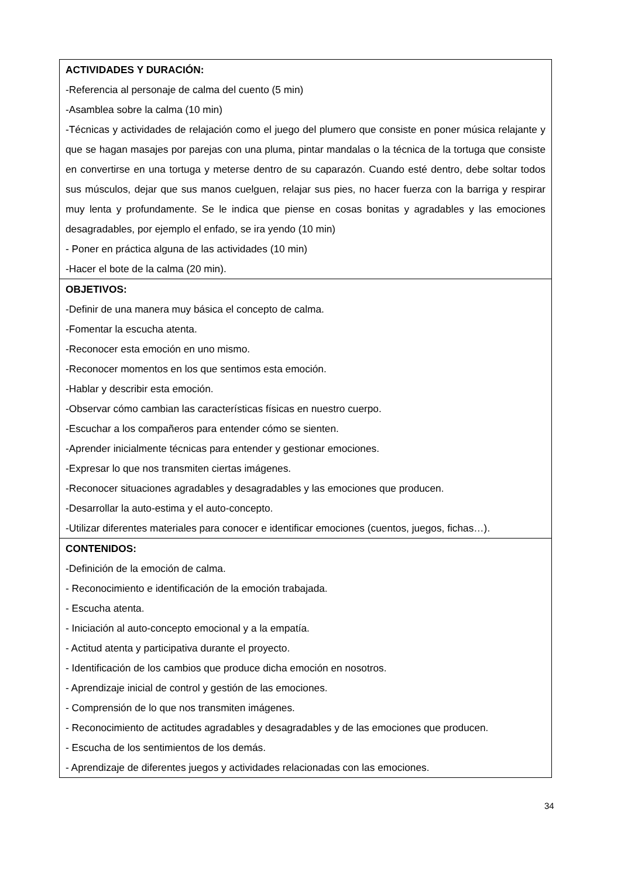| ACTIVIDADES Y DURACIÓN: -Referencia al personaje de calma del cuento (5 min) -Asamblea sobre la calma (10 min) -Técnicas y actividades de relajación como el juego del plumero que consiste en poner música relajante y que se hagan masajes por parejas con una pluma, pintar mandalas o la técnica de la tortuga que consiste en convertirse en una tortuga y meterse dentro de su caparazón. Cuando esté dentro, debe soltar todos sus músculos, dejar que sus manos cuelguen, relajar sus pies, no hacer fuerza con la barriga y respirar muy lenta y profundamente. Se le indica que piense en cosas bonitas y agradables y las emociones desagradables, por ejemplo el enfado, se ira yendo (10 min) - Poner en práctica alguna de las actividades (10 min) -Hacer el bote de la calma (20 min). |
| OBJETIVOS: -Definir de una manera muy básica el concepto de calma. -Fomentar la escucha atenta. -Reconocer esta emoción en uno mismo. -Reconocer momentos en los que sentimos esta emoción. -Hablar y describir esta emoción. -Observar cómo cambian las características físicas en nuestro cuerpo. -Escuchar a los compañeros para entender cómo se sienten. -Aprender inicialmente técnicas para entender y gestionar emociones. -Expresar lo que nos transmiten ciertas imágenes. -Reconocer situaciones agradables y desagradables y las emociones que producen. -Desarrollar la auto-estima y el auto-concepto. -Utilizar diferentes materiales para conocer e identificar emociones (cuentos, juegos, fichas…). |
| CONTENIDOS: -Definición de la emoción de calma. - Reconocimiento e identificación de la emoción trabajada. - Escucha atenta. - Iniciación al auto-concepto emocional y a la empatía. - Actitud atenta y participativa durante el proyecto. - Identificación de los cambios que produce dicha emoción en nosotros. - Aprendizaje inicial de control y gestión de las emociones. - Comprensión de lo que nos transmiten imágenes. - Reconocimiento de actitudes agradables y desagradables y de las emociones que producen. - Escucha de los sentimientos de los demás. - Aprendizaje de diferentes juegos y actividades relacionadas con las emociones. |
34